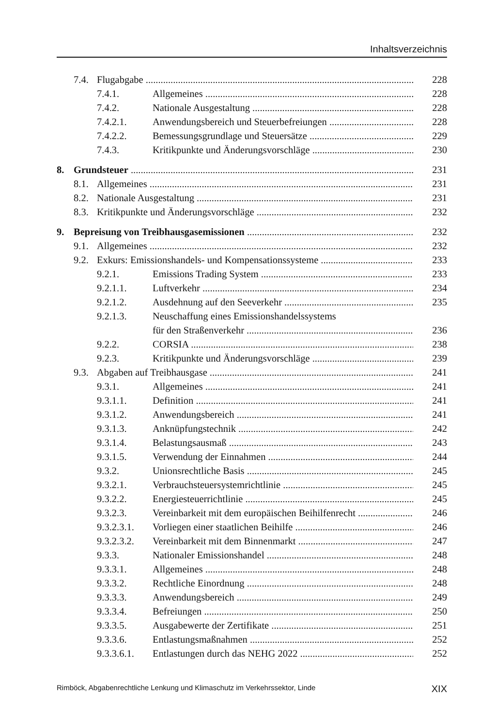Inhaltsverzeichnis
7.4. Flugabgabe 228
7.4.1. Allgemeines 228
7.4.2. Nationale Ausgestaltung 228
7.4.2.1. Anwendungsbereich und Steuerbefreiungen 228
7.4.2.2. Bemessungsgrundlage und Steuersätze 229
7.4.3. Kritikpunkte und Änderungsvorschläge 230
8. Grundsteuer 231
8.1. Allgemeines 231
8.2. Nationale Ausgestaltung 231
8.3. Kritikpunkte und Änderungsvorschläge 232
9. Bepreisung von Treibhausgasemissionen 232
9.1. Allgemeines 232
9.2. Exkurs: Emissionshandels- und Kompensationssysteme 233
9.2.1. Emissions Trading System 233
9.2.1.1. Luftverkehr 234
9.2.1.2. Ausdehnung auf den Seeverkehr 235
9.2.1.3. Neuschaffung eines Emissionshandelssystems
für den Straßenverkehr 236
9.2.2. CORSIA 238
9.2.3. Kritikpunkte und Änderungsvorschläge 239
9.3. Abgaben auf Treibhausgase 241
9.3.1. Allgemeines 241
9.3.1.1. Definition 241
9.3.1.2. Anwendungsbereich 241
9.3.1.3. Anknüpfungstechnik 242
9.3.1.4. Belastungsausmaß 243
9.3.1.5. Verwendung der Einnahmen 244
9.3.2. Unionsrechtliche Basis 245
9.3.2.1. Verbrauchsteuersystemrichtlinie 245
9.3.2.2. Energiesteuerrichtlinie 245
9.3.2.3. Vereinbarkeit mit dem europäischen Beihilfenrecht 246
9.3.2.3.1. Vorliegen einer staatlichen Beihilfe 246
9.3.2.3.2. Vereinbarkeit mit dem Binnenmarkt 247
9.3.3. Nationaler Emissionshandel 248
9.3.3.1. Allgemeines 248
9.3.3.2. Rechtliche Einordnung 248
9.3.3.3. Anwendungsbereich 249
9.3.3.4. Befreiungen 250
9.3.3.5. Ausgabewerte der Zertifikate 251
9.3.3.6. Entlastungsmaßnahmen 252
9.3.3.6.1. Entlastungen durch das NEHG 2022 252
Rimböck, Abgabenrechtliche Lenkung und Klimaschutz im Verkehrssektor, Linde XIX